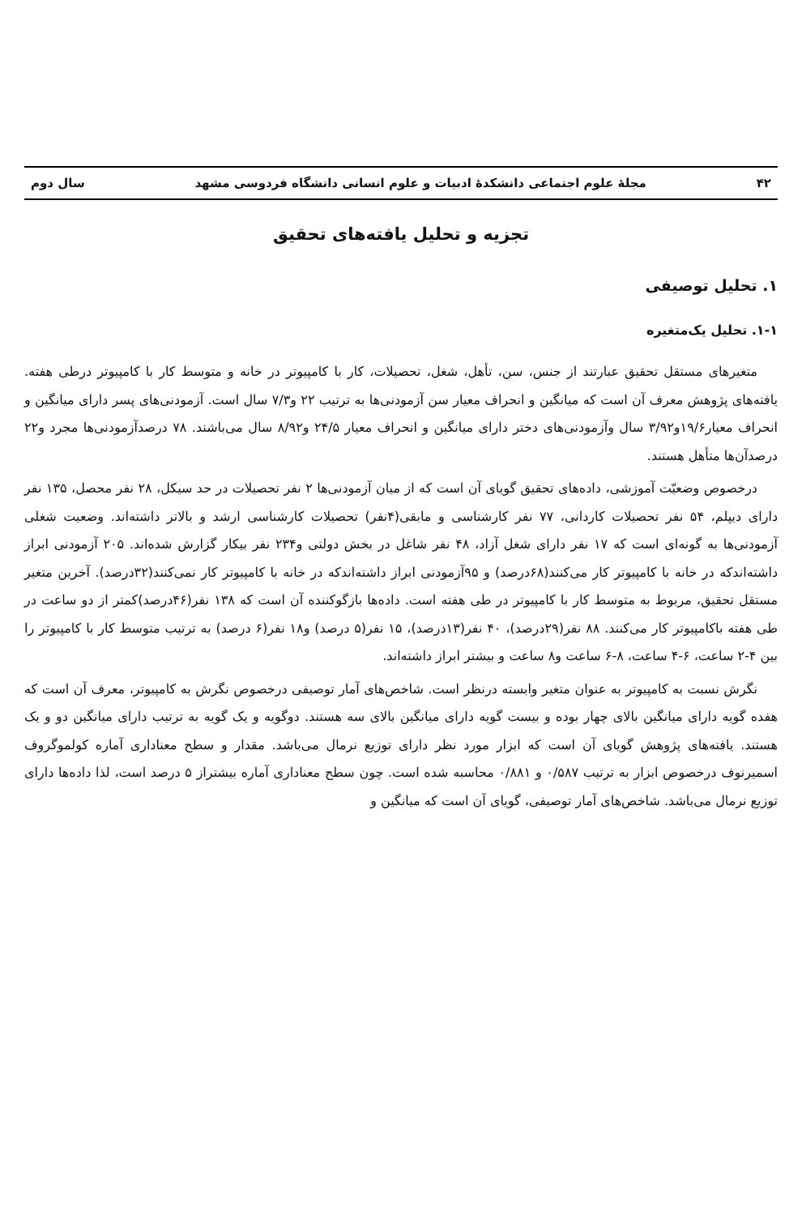۴۲ مجلهٔ علوم اجتماعی دانشکدهٔ ادبیات و علوم انسانی دانشگاه فردوسی مشهد سال دوم
تجزیه و تحلیل یافته‌های تحقیق
۱. تحلیل توصیفی
۱-۱. تحلیل یک‌متغیره
متغیرهای مستقل تحقیق عبارتند از جنس، سن، تأهل، شغل، تحصیلات، کار با کامپیوتر در خانه و متوسط کار با کامپیوتر درطی هفته. یافته‌های پژوهش معرف آن است که میانگین و انحراف معیار سن آزمودنی‌ها به ترتیب ۲۲ و۷/۳ سال است. آزمودنی‌های پسر دارای میانگین و انحراف معیار۱۹/۶و۳/۹۲ سال وآزمودنی‌های دختر دارای میانگین و انحراف معیار ۲۴/۵ و۸/۹۲ سال می‌باشند. ۷۸ درصدآزمودنی‌ها مجرد و۲۲ درصدآن‌ها متأهل هستند.
درخصوص وضعیّت آموزشی، داده‌های تحقیق گویای آن است که از میان آزمودنی‌ها ۲ نفر تحصیلات در حد سیکل، ۲۸ نفر محصل، ۱۳۵ نفر دارای دیپلم، ۵۴ نفر تحصیلات کاردانی، ۷۷ نفر کارشناسی و مابقی(۴نفر) تحصیلات کارشناسی ارشد و بالاتر داشته‌اند. وضعیت شغلی آزمودنی‌ها به گونه‌ای است که ۱۷ نفر دارای شغل آزاد، ۴۸ نفر شاغل در بخش دولتی و۲۳۴ نفر بیکار گزارش شده‌اند. ۲۰۵ آزمودنی ابراز داشته‌اندکه در خانه با کامپیوتر کار می‌کنند(۶۸درصد) و ۹۵آزمودنی ابراز داشته‌اندکه در خانه با کامپیوتر کار نمی‌کنند(۳۲درصد). آخرین متغیر مستقل تحقیق، مربوط به متوسط کار با کامپیوتر در طی هفته است. داده‌ها بازگوکننده آن است که ۱۳۸ نفر(۴۶درصد)کمتر از دو ساعت در طی هفته باکامپیوتر کار می‌کنند. ۸۸ نفر(۲۹درصد)، ۴۰ نفر(۱۳درصد)، ۱۵ نفر(۵ درصد) و۱۸ نفر(۶ درصد) به ترتیب متوسط کار با کامپیوتر را بین ۴-۲ ساعت، ۶-۴ ساعت، ۸-۶ ساعت و۸ ساعت و بیشتر ابراز داشته‌اند.
نگرش نسبت به کامپیوتر به عنوان متغیر وابسته درنظر است. شاخص‌های آمار توصیفی درخصوص نگرش به کامپیوتر، معرف آن است که هفده گویه دارای میانگین بالای چهار بوده و بیست گویه دارای میانگین بالای سه هستند. دوگویه و یک گویه به ترتیب دارای میانگین دو و یک هستند. یافته‌های پژوهش گویای آن است که ابزار مورد نظر دارای توزیع نرمال می‌باشد. مقدار و سطح معناداری آماره کولموگروف اسمیرنوف درخصوص ابزار به ترتیب ۰/۵۸۷ و ۰/۸۸۱ محاسبه شده است. چون سطح معناداری آماره بیشتراز ۵ درصد است، لذا داده‌ها دارای توزیع نرمال می‌باشد. شاخص‌های آمار توصیفی، گویای آن است که میانگین و